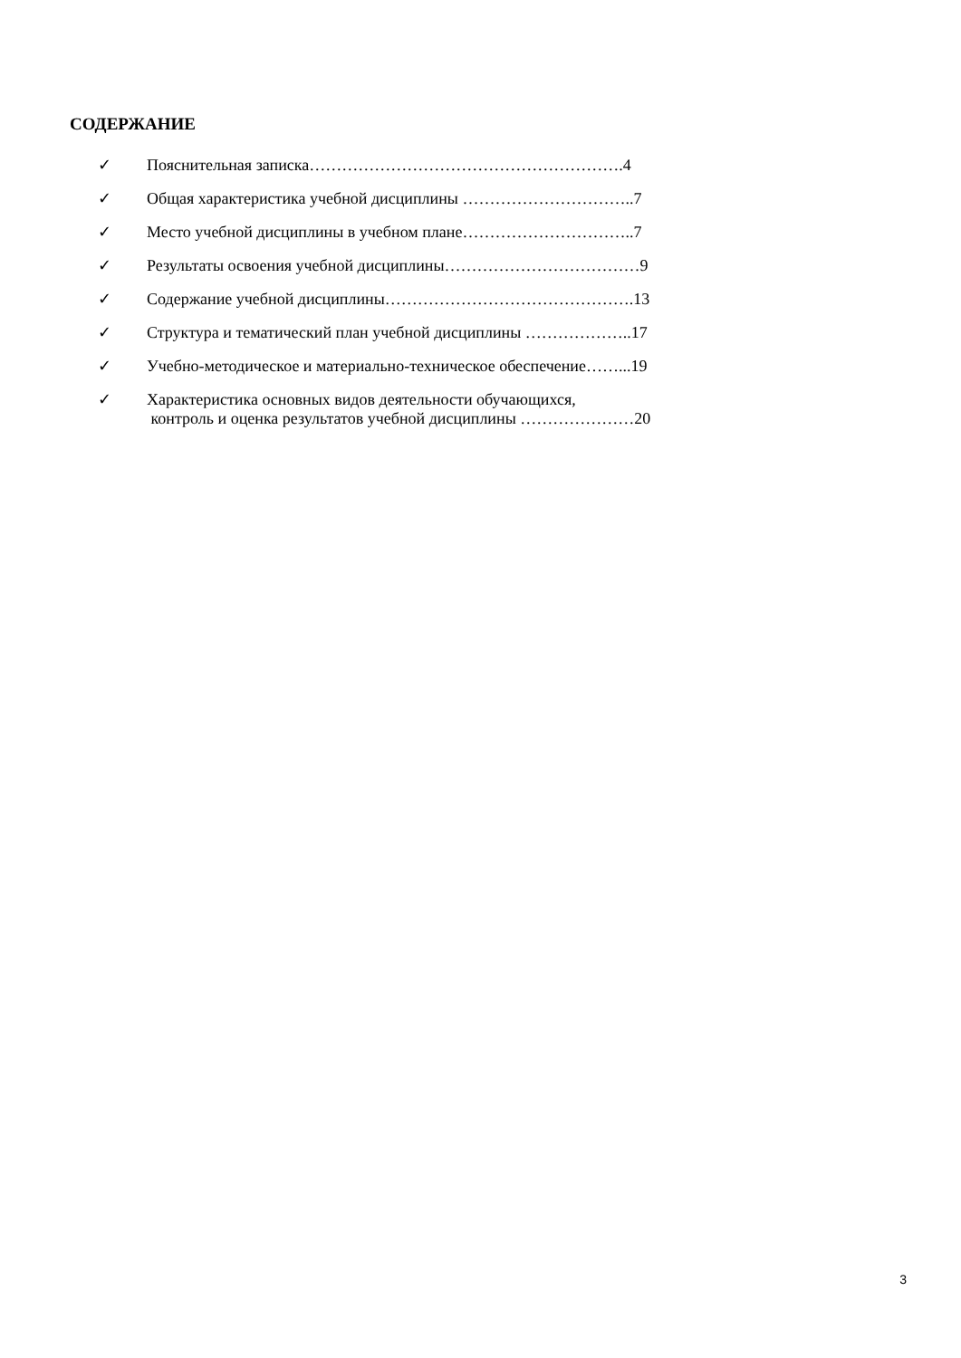СОДЕРЖАНИЕ
✓ Пояснительная записка………………………………………………….4
✓ Общая характеристика учебной дисциплины …………………………..7
✓ Место учебной дисциплины в учебном плане…………………………..7
✓ Результаты освоения учебной дисциплины………………………………9
✓ Содержание учебной дисциплины……………………………………….13
✓ Структура и тематический план учебной дисциплины ………………..17
✓ Учебно-методическое и материально-техническое обеспечение……...19
✓ Характеристика основных видов деятельности обучающихся,
контроль и оценка результатов учебной дисциплины …………………20
3